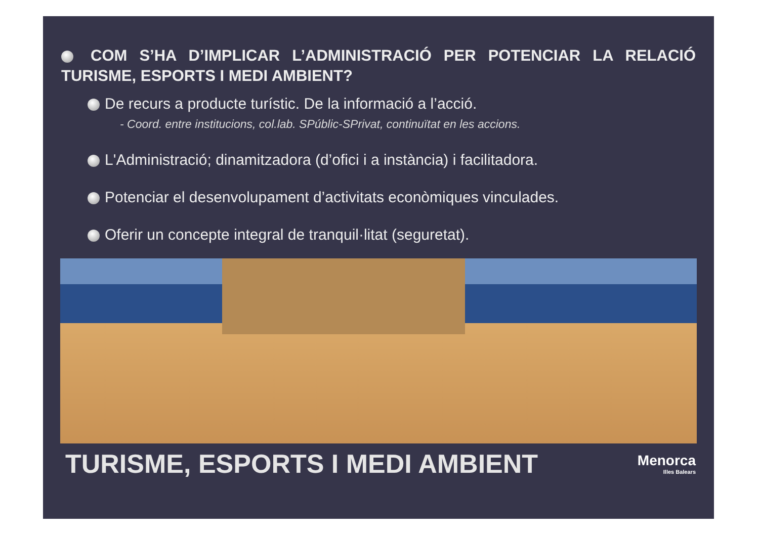COM S’HA D’IMPLICAR L’ADMINISTRACIÓ PER POTENCIAR LA RELACIÓ TURISME, ESPORTS I MEDI AMBIENT?
De recurs a producte turístic. De la informació a l’acció.
- Coord. entre institucions, col.lab. SPúblic-SPrivat, continuïtat en les accions.
L'Administració; dinamitzadora (d’ofici i a instància) i facilitadora.
Potenciar el desenvolupament d’activitats econòmiques vinculades.
Oferir un concepte integral de tranquil·litat (seguretat).
TURISME, ESPORTS I MEDI AMBIENT
Menorca
Illes Balears